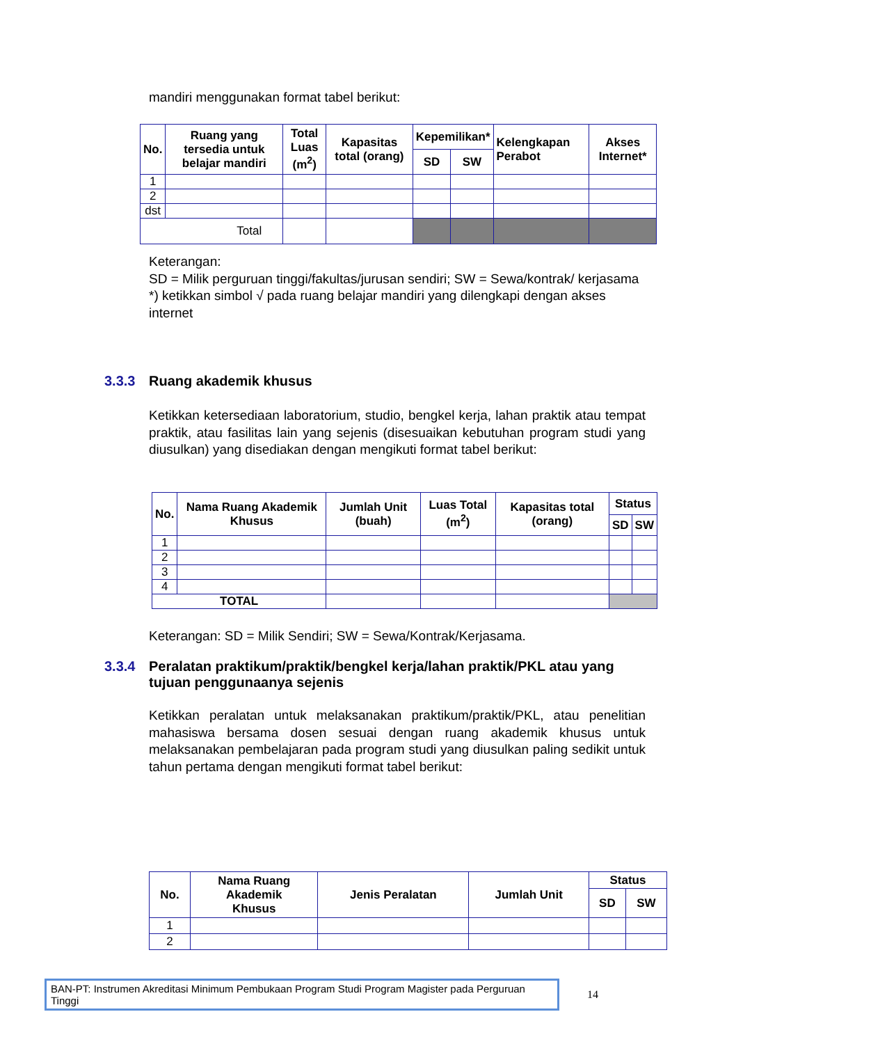mandiri menggunakan format tabel berikut:
| No. | Ruang yang tersedia untuk belajar mandiri | Total Luas (m<sup>2</sup>) | Kapasitas total (orang) | Kepemilikan* | | Kelengkapan Perabot | Akses Internet* |
| --- | --- | --- | --- | --- | --- | --- | --- |
| | | | | SD | SW | | |
| 1 | | | | | | | |
| 2 | | | | | | | |
| dst | | | | | | | |
| Total | | | | | | | |
Keterangan:
SD = Milik perguruan tinggi/fakultas/jurusan sendiri; SW = Sewa/kontrak/ kerjasama
*) ketikkan simbol √ pada ruang belajar mandiri yang dilengkapi dengan akses
internet
3.3.3 Ruang akademik khusus
Ketikkan ketersediaan laboratorium, studio, bengkel kerja, lahan praktik atau tempat praktik, atau fasilitas lain yang sejenis (disesuaikan kebutuhan program studi yang diusulkan) yang disediakan dengan mengikuti format tabel berikut:
| No. | Nama Ruang Akademik Khusus | Jumlah Unit (buah) | Luas Total (m<sup>2</sup>) | Kapasitas total (orang) | Status | |
| --- | --- | --- | --- | --- | --- | --- |
| | | | | | SD | SW |
| 1 | | | | | | |
| 2 | | | | | | |
| 3 | | | | | | |
| 4 | | | | | | |
| TOTAL | | | | | | |
Keterangan: SD = Milik Sendiri; SW = Sewa/Kontrak/Kerjasama.
3.3.4 Peralatan praktikum/praktik/bengkel kerja/lahan praktik/PKL atau yang tujuan penggunaanya sejenis
Ketikkan peralatan untuk melaksanakan praktikum/praktik/PKL, atau penelitian mahasiswa bersama dosen sesuai dengan ruang akademik khusus untuk melaksanakan pembelajaran pada program studi yang diusulkan paling sedikit untuk tahun pertama dengan mengikuti format tabel berikut:
| No. | Nama Ruang Akademik Khusus | Jenis Peralatan | Jumlah Unit | Status | |
| --- | --- | --- | --- | --- | --- |
| | | | | SD | SW |
| 1 | | | | | |
| 2 | | | | | |
BAN-PT: Instrumen Akreditasi Minimum Pembukaan Program Studi Program Magister pada Perguruan Tinggi
14